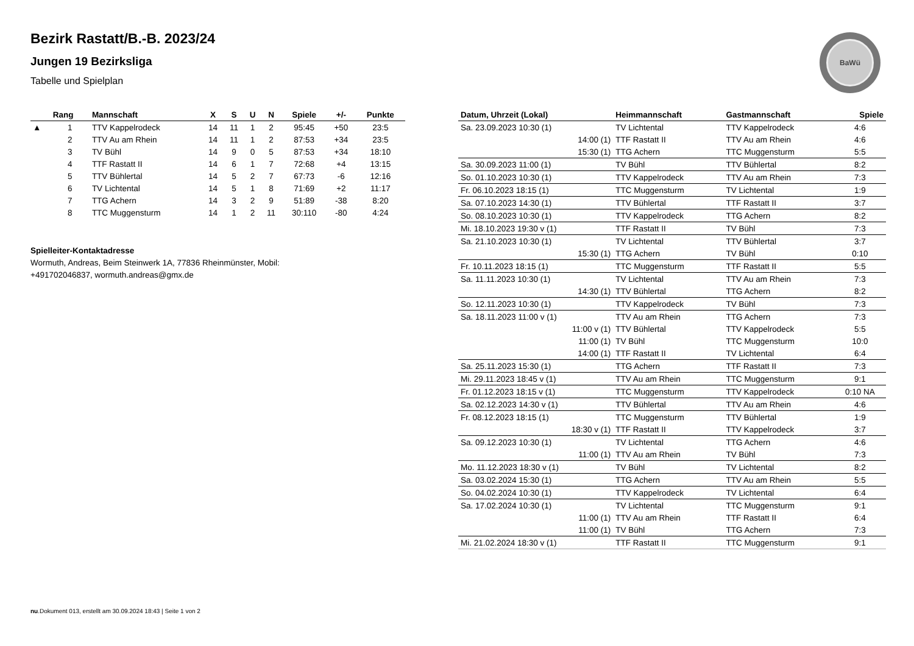Bezirk Rastatt/B.-B. 2023/24
Jungen 19 Bezirksliga
Tabelle und Spielplan
BaWü
| | Rang | Mannschaft | X | S | U | N | Spiele | +/- | Punkte |
| --- | --- | --- | --- | --- | --- | --- | --- | --- | --- |
| ▲ | 1 | TTV Kappelrodeck | 14 | 11 | 1 | 2 | 95:45 | +50 | 23:5 |
| | 2 | TTV Au am Rhein | 14 | 11 | 1 | 2 | 87:53 | +34 | 23:5 |
| | 3 | TV Bühl | 14 | 9 | 0 | 5 | 87:53 | +34 | 18:10 |
| | 4 | TTF Rastatt II | 14 | 6 | 1 | 7 | 72:68 | +4 | 13:15 |
| | 5 | TTV Bühlertal | 14 | 5 | 2 | 7 | 67:73 | -6 | 12:16 |
| | 6 | TV Lichtental | 14 | 5 | 1 | 8 | 71:69 | +2 | 11:17 |
| | 7 | TTG Achern | 14 | 3 | 2 | 9 | 51:89 | -38 | 8:20 |
| | 8 | TTC Muggensturm | 14 | 1 | 2 | 11 | 30:110 | -80 | 4:24 |
Spielleiter-Kontaktadresse
Wormuth, Andreas, Beim Steinwerk 1A, 77836 Rheinmünster, Mobil:
+491702046837, wormuth.andreas@gmx.de
| Datum, Uhrzeit (Lokal) | Heimmannschaft | Gastmannschaft | Spiele |
| --- | --- | --- | --- |
| Sa. 23.09.2023 10:30 (1) | TV Lichtental | TTV Kappelrodeck | 4:6 |
| 14:00 (1) | TTF Rastatt II | TTV Au am Rhein | 4:6 |
| 15:30 (1) | TTG Achern | TTC Muggensturm | 5:5 |
| Sa. 30.09.2023 11:00 (1) | TV Bühl | TTV Bühlertal | 8:2 |
| So. 01.10.2023 10:30 (1) | TTV Kappelrodeck | TTV Au am Rhein | 7:3 |
| Fr. 06.10.2023 18:15 (1) | TTC Muggensturm | TV Lichtental | 1:9 |
| Sa. 07.10.2023 14:30 (1) | TTV Bühlertal | TTF Rastatt II | 3:7 |
| So. 08.10.2023 10:30 (1) | TTV Kappelrodeck | TTG Achern | 8:2 |
| Mi. 18.10.2023 19:30 v (1) | TTF Rastatt II | TV Bühl | 7:3 |
| Sa. 21.10.2023 10:30 (1) | TV Lichtental | TTV Bühlertal | 3:7 |
| 15:30 (1) | TTG Achern | TV Bühl | 0:10 |
| Fr. 10.11.2023 18:15 (1) | TTC Muggensturm | TTF Rastatt II | 5:5 |
| Sa. 11.11.2023 10:30 (1) | TV Lichtental | TTV Au am Rhein | 7:3 |
| 14:30 (1) | TTV Bühlertal | TTG Achern | 8:2 |
| So. 12.11.2023 10:30 (1) | TTV Kappelrodeck | TV Bühl | 7:3 |
| Sa. 18.11.2023 11:00 v (1) | TTV Au am Rhein | TTG Achern | 7:3 |
| 11:00 v (1) | TTV Bühlertal | TTV Kappelrodeck | 5:5 |
| 11:00 (1) | TV Bühl | TTC Muggensturm | 10:0 |
| 14:00 (1) | TTF Rastatt II | TV Lichtental | 6:4 |
| Sa. 25.11.2023 15:30 (1) | TTG Achern | TTF Rastatt II | 7:3 |
| Mi. 29.11.2023 18:45 v (1) | TTV Au am Rhein | TTC Muggensturm | 9:1 |
| Fr. 01.12.2023 18:15 v (1) | TTC Muggensturm | TTV Kappelrodeck | 0:10 NA |
| Sa. 02.12.2023 14:30 v (1) | TTV Bühlertal | TTV Au am Rhein | 4:6 |
| Fr. 08.12.2023 18:15 (1) | TTC Muggensturm | TTV Bühlertal | 1:9 |
| 18:30 v (1) | TTF Rastatt II | TTV Kappelrodeck | 3:7 |
| Sa. 09.12.2023 10:30 (1) | TV Lichtental | TTG Achern | 4:6 |
| 11:00 (1) | TTV Au am Rhein | TV Bühl | 7:3 |
| Mo. 11.12.2023 18:30 v (1) | TV Bühl | TV Lichtental | 8:2 |
| Sa. 03.02.2024 15:30 (1) | TTG Achern | TTV Au am Rhein | 5:5 |
| So. 04.02.2024 10:30 (1) | TTV Kappelrodeck | TV Lichtental | 6:4 |
| Sa. 17.02.2024 10:30 (1) | TV Lichtental | TTC Muggensturm | 9:1 |
| 11:00 (1) | TTV Au am Rhein | TTF Rastatt II | 6:4 |
| 11:00 (1) | TV Bühl | TTG Achern | 7:3 |
| Mi. 21.02.2024 18:30 v (1) | TTF Rastatt II | TTC Muggensturm | 9:1 |
nu.Dokument 013, erstellt am 30.09.2024 18:43 | Seite 1 von 2